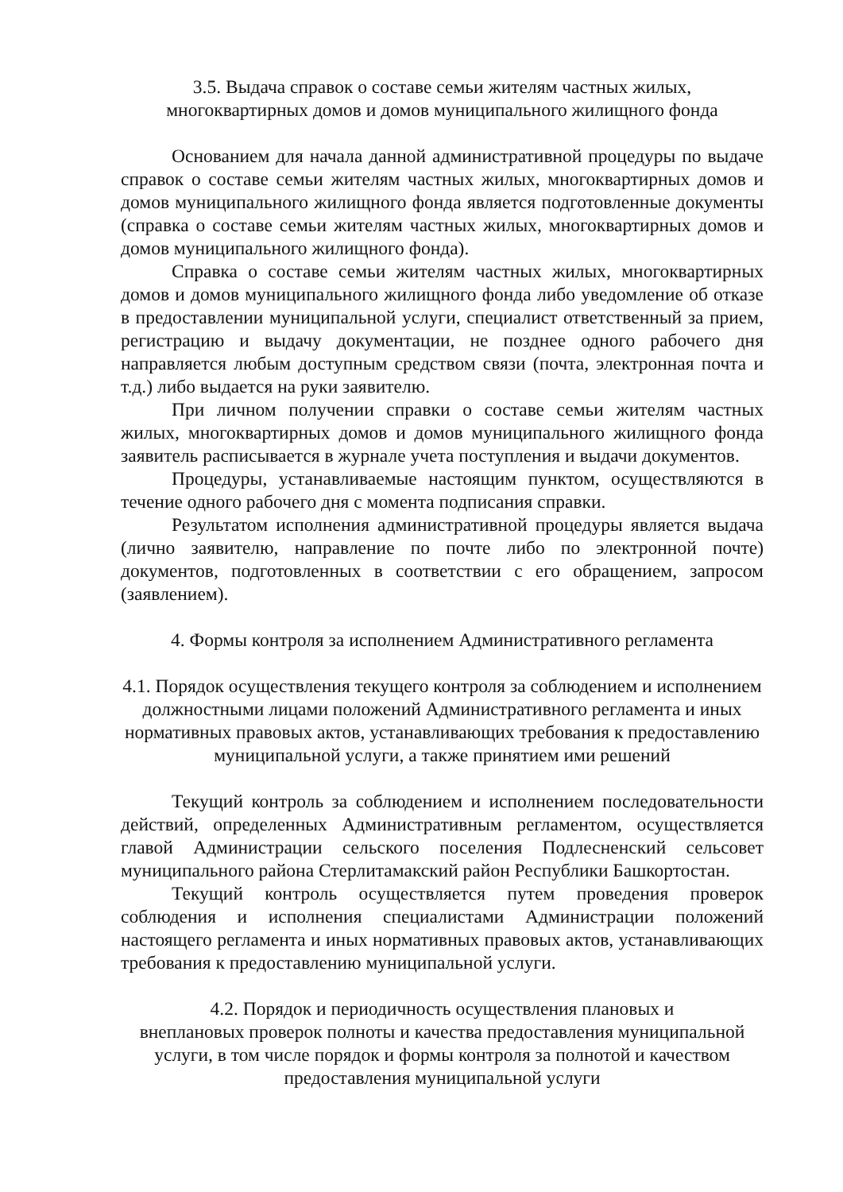3.5. Выдача справок о составе семьи жителям частных жилых,
многоквартирных домов и домов муниципального жилищного фонда
Основанием для начала данной административной процедуры по выдаче справок о составе семьи жителям частных жилых, многоквартирных домов и домов муниципального жилищного фонда является подготовленные документы (справка о составе семьи жителям частных жилых, многоквартирных домов и домов муниципального жилищного фонда).
Справка о составе семьи жителям частных жилых, многоквартирных домов и домов муниципального жилищного фонда либо уведомление об отказе в предоставлении муниципальной услуги, специалист ответственный за прием, регистрацию и выдачу документации, не позднее одного рабочего дня направляется любым доступным средством связи (почта, электронная почта и т.д.) либо выдается на руки заявителю.
При личном получении справки о составе семьи жителям частных жилых, многоквартирных домов и домов муниципального жилищного фонда заявитель расписывается в журнале учета поступления и выдачи документов.
Процедуры, устанавливаемые настоящим пунктом, осуществляются в течение одного рабочего дня с момента подписания справки.
Результатом исполнения административной процедуры является выдача (лично заявителю, направление по почте либо по электронной почте) документов, подготовленных в соответствии с его обращением, запросом (заявлением).
4. Формы контроля за исполнением Административного регламента
4.1. Порядок осуществления текущего контроля за соблюдением и исполнением должностными лицами положений Административного регламента и иных нормативных правовых актов, устанавливающих требования к предоставлению муниципальной услуги, а также принятием ими решений
Текущий контроль за соблюдением и исполнением последовательности действий, определенных Административным регламентом, осуществляется главой Администрации сельского поселения Подлесненский сельсовет муниципального района Стерлитамакский район Республики Башкортостан.
Текущий контроль осуществляется путем проведения проверок соблюдения и исполнения специалистами Администрации положений настоящего регламента и иных нормативных правовых актов, устанавливающих требования к предоставлению муниципальной услуги.
4.2. Порядок и периодичность осуществления плановых и
внеплановых проверок полноты и качества предоставления муниципальной
услуги, в том числе порядок и формы контроля за полнотой и качеством
предоставления муниципальной услуги